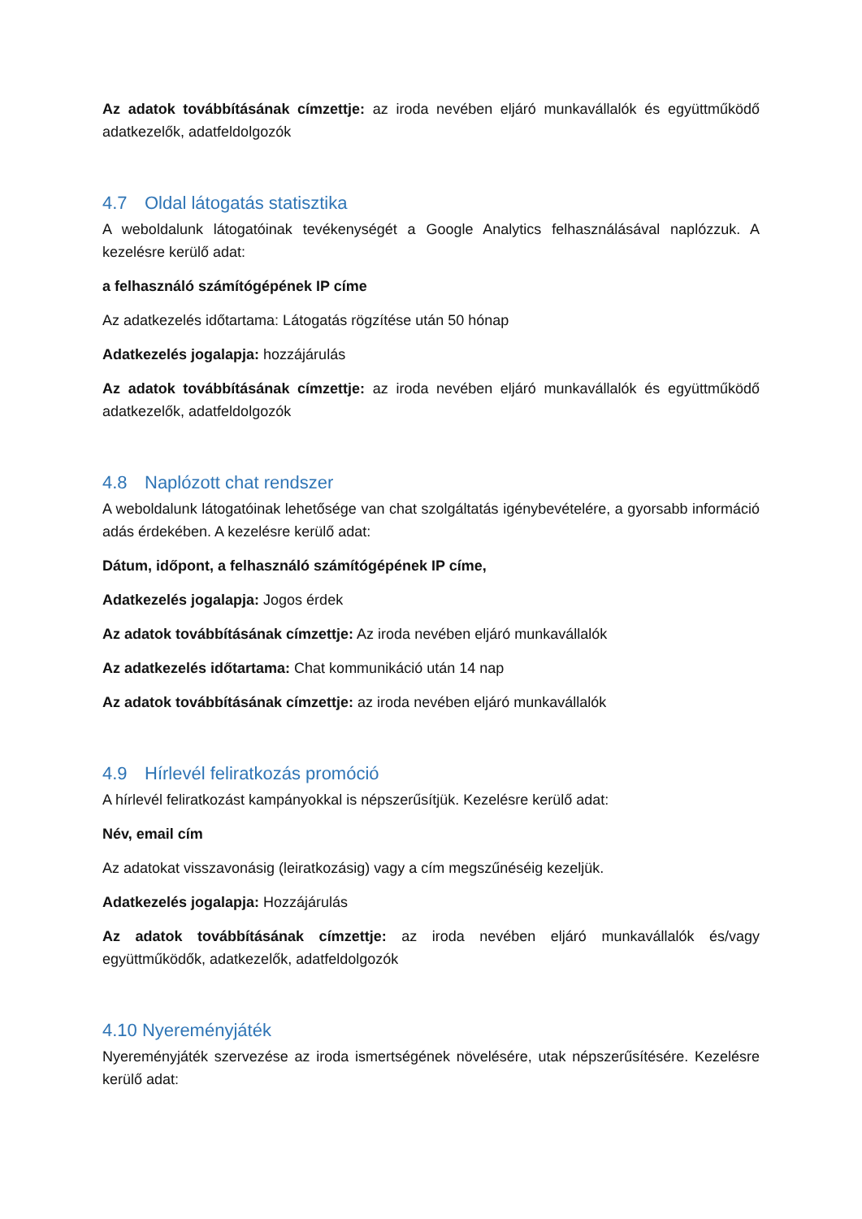Az adatok továbbításának címzettje: az iroda nevében eljáró munkavállalók és együttműködő adatkezelők, adatfeldolgozók
4.7 Oldal látogatás statisztika
A weboldalunk látogatóinak tevékenységét a Google Analytics felhasználásával naplózzuk. A kezelésre kerülő adat:
a felhasználó számítógépének IP címe
Az adatkezelés időtartama: Látogatás rögzítése után 50 hónap
Adatkezelés jogalapja: hozzájárulás
Az adatok továbbításának címzettje: az iroda nevében eljáró munkavállalók és együttműködő adatkezelők, adatfeldolgozók
4.8 Naplózott chat rendszer
A weboldalunk látogatóinak lehetősége van chat szolgáltatás igénybevételére, a gyorsabb információ adás érdekében. A kezelésre kerülő adat:
Dátum, időpont, a felhasználó számítógépének IP címe,
Adatkezelés jogalapja: Jogos érdek
Az adatok továbbításának címzettje: Az iroda nevében eljáró munkavállalók
Az adatkezelés időtartama: Chat kommunikáció után 14 nap
Az adatok továbbításának címzettje: az iroda nevében eljáró munkavállalók
4.9 Hírlevél feliratkozás promóció
A hírlevél feliratkozást kampányokkal is népszerűsítjük. Kezelésre kerülő adat:
Név, email cím
Az adatokat visszavonásig (leiratkozásig) vagy a cím megszűnéséig kezeljük.
Adatkezelés jogalapja: Hozzájárulás
Az adatok továbbításának címzettje: az iroda nevében eljáró munkavállalók és/vagy együttműködők, adatkezelők, adatfeldolgozók
4.10 Nyereményjáték
Nyereményjáték szervezése az iroda ismertségének növelésére, utak népszerűsítésére. Kezelésre kerülő adat: